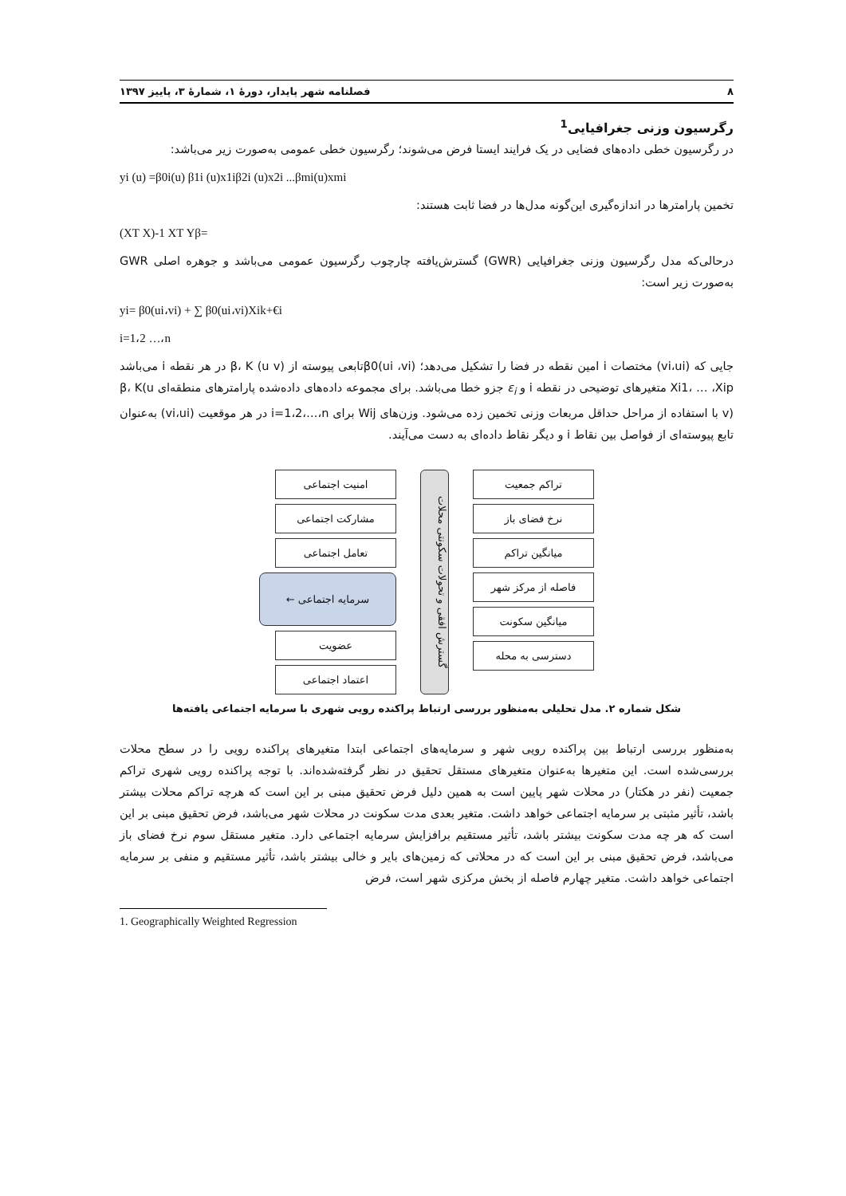۸ فصلنامه شهر پایدار، دورهٔ ۱، شمارهٔ ۳، پاییز ۱۳۹۷
رگرسیون وزنی جغرافیایی<sup>1</sup>
در رگرسیون خطی داده‌های فضایی در یک فرایند ایستا فرض می‌شوند؛ رگرسیون خطی عمومی به‌صورت زیر می‌باشد:
yi (u) =β0i(u) β1i (u)x1iβ2i (u)x2i ...βmi(u)xmi
تخمین پارامترها در اندازه‌گیری این‌گونه مدل‌ها در فضا ثابت هستند:
(XT X)-1 XT Yβ=
درحالی‌که مدل رگرسیون وزنی جغرافیایی (GWR) گسترش‌یافته چارچوب رگرسیون عمومی می‌باشد و جوهره اصلی GWR به‌صورت زیر است:
yi= β0(ui،vi) + ∑ β0(ui،vi)Xik+€i
i=1،2 …،n
جایی که (vi،ui) مختصات i امین نقطه در فضا را تشکیل می‌دهد؛ β0(ui ،vi)تابعی پیوسته از β، K (u v) در هر نقطه i می‌باشد Xi1، … ،Xip متغیرهای توضیحی در نقطه i و ε<sub>i</sub> جزو خطا می‌باشد. برای مجموعه داده‌های داده‌شده پارامترهای منطقه‌ای β، K(u v) با استفاده از مراحل حداقل مربعات وزنی تخمین زده می‌شود. وزن‌های Wij برای i=1،2،…،n در هر موقعیت (vi،ui) به‌عنوان تابع پیوسته‌ای از فواصل بین نقاط i و دیگر نقاط داده‌ای به دست می‌آیند.
تراکم جمعیت
نرخ فضای باز
میانگین تراکم
فاصله از مرکز شهر
میانگین سکونت
دسترسی به محله
گسترش افقی و تحولات سکونتی محلات
امنیت اجتماعی
مشارکت اجتماعی
تعامل اجتماعی
سرمایه اجتماعی ←
عضویت
اعتماد اجتماعی
شکل شماره ۲. مدل تحلیلی به‌منظور بررسی ارتباط پراکنده رویی شهری با سرمایه اجتماعی یافته‌ها
به‌منظور بررسی ارتباط بین پراکنده رویی شهر و سرمایه‌های اجتماعی ابتدا متغیرهای پراکنده رویی را در سطح محلات بررسی‌شده است. این متغیرها به‌عنوان متغیرهای مستقل تحقیق در نظر گرفته‌شده‌اند. با توجه پراکنده رویی شهری تراکم جمعیت (نفر در هکتار) در محلات شهر پایین است به همین دلیل فرض تحقیق مبنی بر این است که هرچه تراکم محلات بیشتر باشد، تأثیر مثبتی بر سرمایه اجتماعی خواهد داشت. متغیر بعدی مدت سکونت در محلات شهر می‌باشد، فرض تحقیق مبنی بر این است که هر چه مدت سکونت بیشتر باشد، تأثیر مستقیم برافزایش سرمایه اجتماعی دارد. متغیر مستقل سوم نرخ فضای باز می‌باشد، فرض تحقیق مبنی بر این است که در محلاتی که زمین‌های بایر و خالی بیشتر باشد، تأثیر مستقیم و منفی بر سرمایه اجتماعی خواهد داشت. متغیر چهارم فاصله از بخش مرکزی شهر است، فرض
1. Geographically Weighted Regression